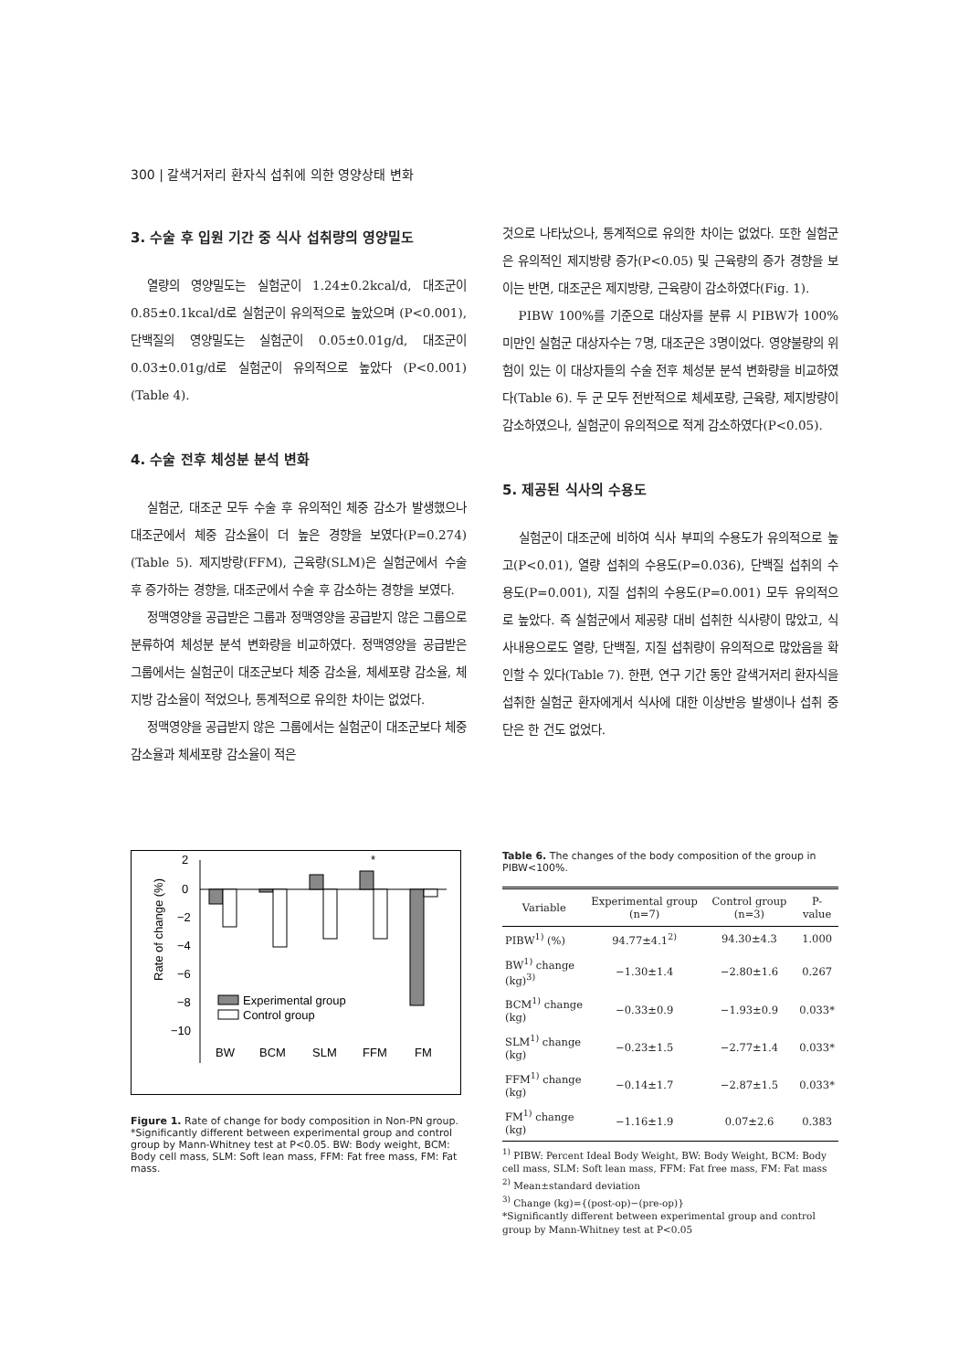300 | 갈색거저리 환자식 섭취에 의한 영양상태 변화
3. 수술 후 입원 기간 중 식사 섭취량의 영양밀도
열량의 영양밀도는 실험군이 1.24±0.2kcal/d, 대조군이 0.85±0.1kcal/d로 실험군이 유의적으로 높았으며 (P<0.001), 단백질의 영양밀도는 실험군이 0.05±0.01g/d, 대조군이 0.03±0.01g/d로 실험군이 유의적으로 높았다 (P<0.001)(Table 4).
4. 수술 전후 체성분 분석 변화
실험군, 대조군 모두 수술 후 유의적인 체중 감소가 발생했으나 대조군에서 체중 감소율이 더 높은 경향을 보였다(P=0.274)(Table 5). 제지방량(FFM), 근육량(SLM)은 실험군에서 수술 후 증가하는 경향을, 대조군에서 수술 후 감소하는 경향을 보였다.
정맥영양을 공급받은 그룹과 정맥영양을 공급받지 않은 그룹으로 분류하여 체성분 분석 변화량을 비교하였다. 정맥영양을 공급받은 그룹에서는 실험군이 대조군보다 체중 감소율, 체세포량 감소율, 체지방 감소율이 적었으나, 통계적으로 유의한 차이는 없었다.
정맥영양을 공급받지 않은 그룹에서는 실험군이 대조군보다 체중 감소율과 체세포량 감소율이 적은
것으로 나타났으나, 통계적으로 유의한 차이는 없었다. 또한 실험군은 유의적인 제지방량 증가(P<0.05) 및 근육량의 증가 경향을 보이는 반면, 대조군은 제지방량, 근육량이 감소하였다(Fig. 1).
PIBW 100%를 기준으로 대상자를 분류 시 PIBW가 100% 미만인 실험군 대상자수는 7명, 대조군은 3명이었다. 영양불량의 위험이 있는 이 대상자들의 수술 전후 체성분 분석 변화량을 비교하였다(Table 6). 두 군 모두 전반적으로 체세포량, 근육량, 제지방량이 감소하였으나, 실험군이 유의적으로 적게 감소하였다(P<0.05).
5. 제공된 식사의 수용도
실험군이 대조군에 비하여 식사 부피의 수용도가 유의적으로 높고(P<0.01), 열량 섭취의 수용도(P=0.036), 단백질 섭취의 수용도(P=0.001), 지질 섭취의 수용도(P=0.001) 모두 유의적으로 높았다. 즉 실험군에서 제공량 대비 섭취한 식사량이 많았고, 식사내용으로도 열량, 단백질, 지질 섭취량이 유의적으로 많았음을 확인할 수 있다(Table 7). 한편, 연구 기간 동안 갈색거저리 환자식을 섭취한 실험군 환자에게서 식사에 대한 이상반응 발생이나 섭취 중단은 한 건도 없었다.
Rate of change (%)
2
0
−2
−4
−6
−8
−10
*
Experimental group
Control group
BW
BCM
SLM
FFM
FM
Figure 1. Rate of change for body composition in Non-PN group. *Significantly different between experimental group and control group by Mann-Whitney test at P<0.05. BW: Body weight, BCM: Body cell mass, SLM: Soft lean mass, FFM: Fat free mass, FM: Fat mass.
Table 6. The changes of the body composition of the group in PIBW<100%.
| Variable | Experimental group (n=7) | Control group (n=3) | P-value |
| --- | --- | --- | --- |
| PIBW<sup>1)</sup> (%) | 94.77±4.1<sup>2)</sup> | 94.30±4.3 | 1.000 |
| BW<sup>1)</sup> change (kg)<sup>3)</sup> | −1.30±1.4 | −2.80±1.6 | 0.267 |
| BCM<sup>1)</sup> change (kg) | −0.33±0.9 | −1.93±0.9 | 0.033* |
| SLM<sup>1)</sup> change (kg) | −0.23±1.5 | −2.77±1.4 | 0.033* |
| FFM<sup>1)</sup> change (kg) | −0.14±1.7 | −2.87±1.5 | 0.033* |
| FM<sup>1)</sup> change (kg) | −1.16±1.9 | 0.07±2.6 | 0.383 |
<sup>1)</sup> PIBW: Percent Ideal Body Weight, BW: Body Weight, BCM: Body cell mass, SLM: Soft lean mass, FFM: Fat free mass, FM: Fat mass
<sup>2)</sup> Mean±standard deviation
<sup>3)</sup> Change (kg)={(post-op)−(pre-op)}
*Significantly different between experimental group and control group by Mann-Whitney test at P<0.05